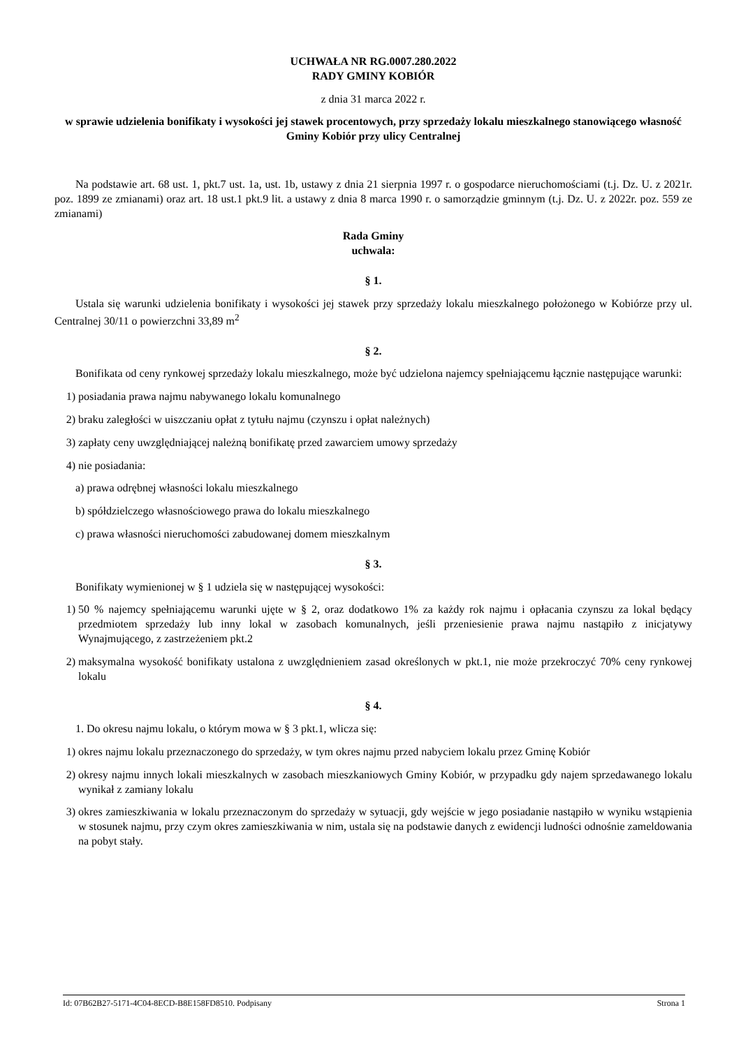UCHWAŁA NR RG.0007.280.2022
RADY GMINY KOBIÓR
z dnia 31 marca 2022 r.
w sprawie udzielenia bonifikaty i wysokości jej stawek procentowych, przy sprzedaży lokalu mieszkalnego stanowiącego własność Gminy Kobiór przy ulicy Centralnej
Na podstawie art. 68 ust. 1, pkt.7 ust. 1a, ust. 1b, ustawy z dnia 21 sierpnia 1997 r. o gospodarce nieruchomościami (t.j. Dz. U. z 2021r. poz. 1899 ze zmianami) oraz art. 18 ust.1 pkt.9 lit. a ustawy z dnia 8 marca 1990 r. o samorządzie gminnym (t.j. Dz. U. z 2022r. poz. 559 ze zmianami)
Rada Gminy
uchwala:
§ 1.
Ustala się warunki udzielenia bonifikaty i wysokości jej stawek przy sprzedaży lokalu mieszkalnego położonego w Kobiórze przy ul. Centralnej 30/11 o powierzchni 33,89 m<sup>2</sup>
§ 2.
Bonifikata od ceny rynkowej sprzedaży lokalu mieszkalnego, może być udzielona najemcy spełniającemu łącznie następujące warunki:
1) posiadania prawa najmu nabywanego lokalu komunalnego
2) braku zaległości w uiszczaniu opłat z tytułu najmu (czynszu i opłat należnych)
3) zapłaty ceny uwzględniającej należną bonifikatę przed zawarciem umowy sprzedaży
4) nie posiadania:
a) prawa odrębnej własności lokalu mieszkalnego
b) spółdzielczego własnościowego prawa do lokalu mieszkalnego
c) prawa własności nieruchomości zabudowanej domem mieszkalnym
§ 3.
Bonifikaty wymienionej w § 1 udziela się w następującej wysokości:
1) 50 % najemcy spełniającemu warunki ujęte w § 2, oraz dodatkowo 1% za każdy rok najmu i opłacania czynszu za lokal będący przedmiotem sprzedaży lub inny lokal w zasobach komunalnych, jeśli przeniesienie prawa najmu nastąpiło z inicjatywy Wynajmującego, z zastrzeżeniem pkt.2
2) maksymalna wysokość bonifikaty ustalona z uwzględnieniem zasad określonych w pkt.1, nie może przekroczyć 70% ceny rynkowej lokalu
§ 4.
1. Do okresu najmu lokalu, o którym mowa w § 3 pkt.1, wlicza się:
1) okres najmu lokalu przeznaczonego do sprzedaży, w tym okres najmu przed nabyciem lokalu przez Gminę Kobiór
2) okresy najmu innych lokali mieszkalnych w zasobach mieszkaniowych Gminy Kobiór, w przypadku gdy najem sprzedawanego lokalu wynikał z zamiany lokalu
3) okres zamieszkiwania w lokalu przeznaczonym do sprzedaży w sytuacji, gdy wejście w jego posiadanie nastąpiło w wyniku wstąpienia w stosunek najmu, przy czym okres zamieszkiwania w nim, ustala się na podstawie danych z ewidencji ludności odnośnie zameldowania na pobyt stały.
Id: 07B62B27-5171-4C04-8ECD-B8E158FD8510. Podpisany Strona 1